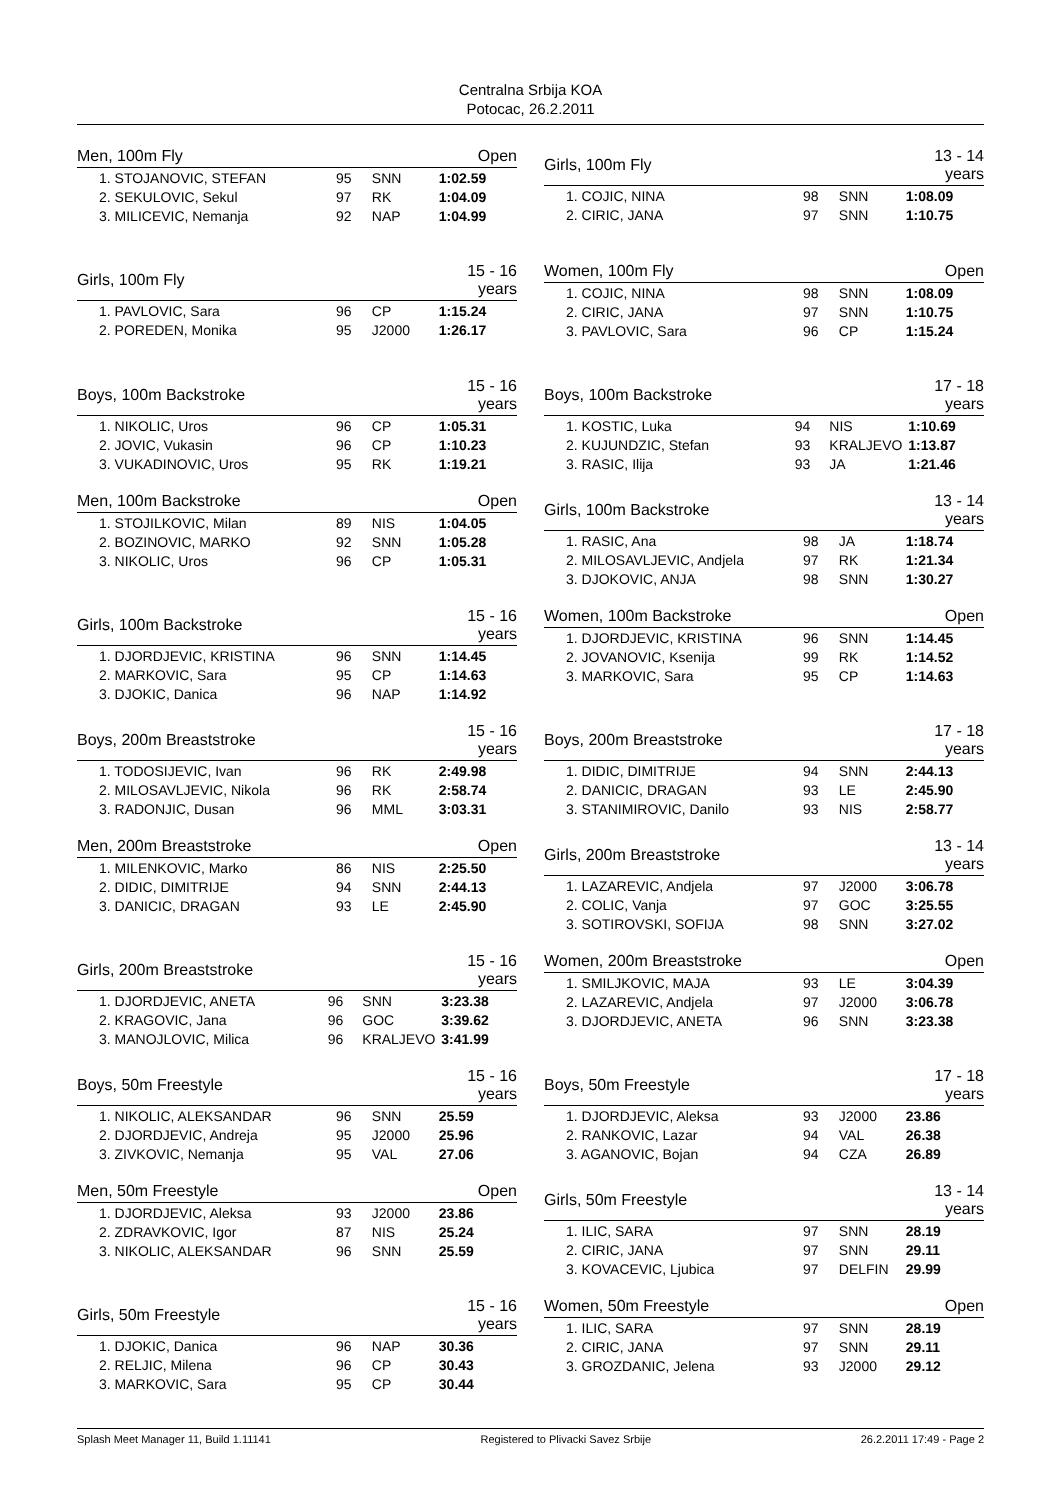Centralna Srbija KOA
Potocac, 26.2.2011
| Men, 100m Fly | | | Open |
| --- | --- | --- | --- |
| 1. STOJANOVIC, STEFAN | 95 | SNN | 1:02.59 |
| 2. SEKULOVIC, Sekul | 97 | RK | 1:04.09 |
| 3. MILICEVIC, Nemanja | 92 | NAP | 1:04.99 |
| Girls, 100m Fly | | | 13 - 14 years |
| --- | --- | --- | --- |
| 1. COJIC, NINA | 98 | SNN | 1:08.09 |
| 2. CIRIC, JANA | 97 | SNN | 1:10.75 |
| Girls, 100m Fly | | | 15 - 16 years |
| --- | --- | --- | --- |
| 1. PAVLOVIC, Sara | 96 | CP | 1:15.24 |
| 2. POREDEN, Monika | 95 | J2000 | 1:26.17 |
| Women, 100m Fly | | | Open |
| --- | --- | --- | --- |
| 1. COJIC, NINA | 98 | SNN | 1:08.09 |
| 2. CIRIC, JANA | 97 | SNN | 1:10.75 |
| 3. PAVLOVIC, Sara | 96 | CP | 1:15.24 |
| Boys, 100m Backstroke | | | 15 - 16 years |
| --- | --- | --- | --- |
| 1. NIKOLIC, Uros | 96 | CP | 1:05.31 |
| 2. JOVIC, Vukasin | 96 | CP | 1:10.23 |
| 3. VUKADINOVIC, Uros | 95 | RK | 1:19.21 |
| Boys, 100m Backstroke | | | 17 - 18 years |
| --- | --- | --- | --- |
| 1. KOSTIC, Luka | 94 | NIS | 1:10.69 |
| 2. KUJUNDZIC, Stefan | 93 | KRALJEVO | 1:13.87 |
| 3. RASIC, Ilija | 93 | JA | 1:21.46 |
| Men, 100m Backstroke | | | Open |
| --- | --- | --- | --- |
| 1. STOJILKOVIC, Milan | 89 | NIS | 1:04.05 |
| 2. BOZINOVIC, MARKO | 92 | SNN | 1:05.28 |
| 3. NIKOLIC, Uros | 96 | CP | 1:05.31 |
| Girls, 100m Backstroke | | | 13 - 14 years |
| --- | --- | --- | --- |
| 1. RASIC, Ana | 98 | JA | 1:18.74 |
| 2. MILOSAVLJEVIC, Andjela | 97 | RK | 1:21.34 |
| 3. DJOKOVIC, ANJA | 98 | SNN | 1:30.27 |
| Girls, 100m Backstroke | | | 15 - 16 years |
| --- | --- | --- | --- |
| 1. DJORDJEVIC, KRISTINA | 96 | SNN | 1:14.45 |
| 2. MARKOVIC, Sara | 95 | CP | 1:14.63 |
| 3. DJOKIC, Danica | 96 | NAP | 1:14.92 |
| Women, 100m Backstroke | | | Open |
| --- | --- | --- | --- |
| 1. DJORDJEVIC, KRISTINA | 96 | SNN | 1:14.45 |
| 2. JOVANOVIC, Ksenija | 99 | RK | 1:14.52 |
| 3. MARKOVIC, Sara | 95 | CP | 1:14.63 |
| Boys, 200m Breaststroke | | | 15 - 16 years |
| --- | --- | --- | --- |
| 1. TODOSIJEVIC, Ivan | 96 | RK | 2:49.98 |
| 2. MILOSAVLJEVIC, Nikola | 96 | RK | 2:58.74 |
| 3. RADONJIC, Dusan | 96 | MML | 3:03.31 |
| Boys, 200m Breaststroke | | | 17 - 18 years |
| --- | --- | --- | --- |
| 1. DIDIC, DIMITRIJE | 94 | SNN | 2:44.13 |
| 2. DANICIC, DRAGAN | 93 | LE | 2:45.90 |
| 3. STANIMIROVIC, Danilo | 93 | NIS | 2:58.77 |
| Men, 200m Breaststroke | | | Open |
| --- | --- | --- | --- |
| 1. MILENKOVIC, Marko | 86 | NIS | 2:25.50 |
| 2. DIDIC, DIMITRIJE | 94 | SNN | 2:44.13 |
| 3. DANICIC, DRAGAN | 93 | LE | 2:45.90 |
| Girls, 200m Breaststroke | | | 13 - 14 years |
| --- | --- | --- | --- |
| 1. LAZAREVIC, Andjela | 97 | J2000 | 3:06.78 |
| 2. COLIC, Vanja | 97 | GOC | 3:25.55 |
| 3. SOTIROVSKI, SOFIJA | 98 | SNN | 3:27.02 |
| Girls, 200m Breaststroke | | | 15 - 16 years |
| --- | --- | --- | --- |
| 1. DJORDJEVIC, ANETA | 96 | SNN | 3:23.38 |
| 2. KRAGOVIC, Jana | 96 | GOC | 3:39.62 |
| 3. MANOJLOVIC, Milica | 96 | KRALJEVO | 3:41.99 |
| Women, 200m Breaststroke | | | Open |
| --- | --- | --- | --- |
| 1. SMILJKOVIC, MAJA | 93 | LE | 3:04.39 |
| 2. LAZAREVIC, Andjela | 97 | J2000 | 3:06.78 |
| 3. DJORDJEVIC, ANETA | 96 | SNN | 3:23.38 |
| Boys, 50m Freestyle | | | 15 - 16 years |
| --- | --- | --- | --- |
| 1. NIKOLIC, ALEKSANDAR | 96 | SNN | 25.59 |
| 2. DJORDJEVIC, Andreja | 95 | J2000 | 25.96 |
| 3. ZIVKOVIC, Nemanja | 95 | VAL | 27.06 |
| Boys, 50m Freestyle | | | 17 - 18 years |
| --- | --- | --- | --- |
| 1. DJORDJEVIC, Aleksa | 93 | J2000 | 23.86 |
| 2. RANKOVIC, Lazar | 94 | VAL | 26.38 |
| 3. AGANOVIC, Bojan | 94 | CZA | 26.89 |
| Men, 50m Freestyle | | | Open |
| --- | --- | --- | --- |
| 1. DJORDJEVIC, Aleksa | 93 | J2000 | 23.86 |
| 2. ZDRAVKOVIC, Igor | 87 | NIS | 25.24 |
| 3. NIKOLIC, ALEKSANDAR | 96 | SNN | 25.59 |
| Girls, 50m Freestyle | | | 13 - 14 years |
| --- | --- | --- | --- |
| 1. ILIC, SARA | 97 | SNN | 28.19 |
| 2. CIRIC, JANA | 97 | SNN | 29.11 |
| 3. KOVACEVIC, Ljubica | 97 | DELFIN | 29.99 |
| Girls, 50m Freestyle | | | 15 - 16 years |
| --- | --- | --- | --- |
| 1. DJOKIC, Danica | 96 | NAP | 30.36 |
| 2. RELJIC, Milena | 96 | CP | 30.43 |
| 3. MARKOVIC, Sara | 95 | CP | 30.44 |
| Women, 50m Freestyle | | | Open |
| --- | --- | --- | --- |
| 1. ILIC, SARA | 97 | SNN | 28.19 |
| 2. CIRIC, JANA | 97 | SNN | 29.11 |
| 3. GROZDANIC, Jelena | 93 | J2000 | 29.12 |
Splash Meet Manager 11, Build 1.11141 Registered to Plivacki Savez Srbije 26.2.2011 17:49 - Page 2